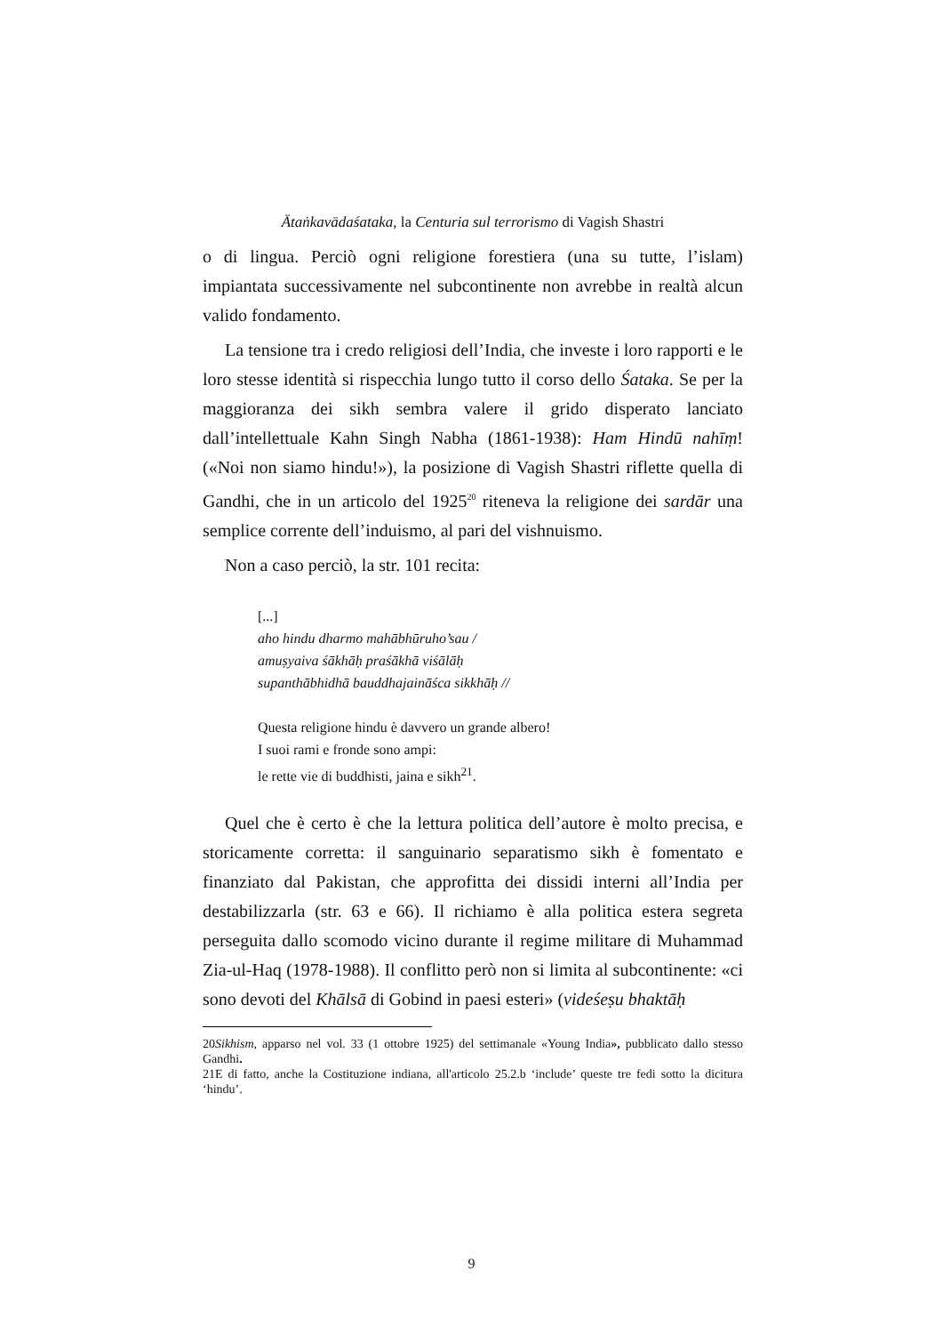Ātaṅkavādaśataka, la Centuria sul terrorismo di Vagish Shastri
o di lingua. Perciò ogni religione forestiera (una su tutte, l’islam) impiantata successivamente nel subcontinente non avrebbe in realtà alcun valido fondamento.
La tensione tra i credo religiosi dell’India, che investe i loro rapporti e le loro stesse identità si rispecchia lungo tutto il corso dello Śataka. Se per la maggioranza dei sikh sembra valere il grido disperato lanciato dall’intellettuale Kahn Singh Nabha (1861-1938): Ham Hindū nahīṃ! («Noi non siamo hindu!»), la posizione di Vagish Shastri riflette quella di Gandhi, che in un articolo del 1925<sup>20</sup> riteneva la religione dei sardār una semplice corrente dell’induismo, al pari del vishnuismo.
Non a caso perciò, la str. 101 recita:
[...]
aho hindu dharmo mahābhūruho’sau /
amuṣyaiva śākhāḥ praśākhā viśālāḥ
supanthābhidhā bauddhajaināśca sikkhāḥ //
Questa religione hindu è davvero un grande albero!
I suoi rami e fronde sono ampi:
le rette vie di buddhisti, jaina e sikh<sup>21</sup>.
Quel che è certo è che la lettura politica dell’autore è molto precisa, e storicamente corretta: il sanguinario separatismo sikh è fomentato e finanziato dal Pakistan, che approfitta dei dissidi interni all’India per destabilizzarla (str. 63 e 66). Il richiamo è alla politica estera segreta perseguita dallo scomodo vicino durante il regime militare di Muhammad Zia-ul-Haq (1978-1988). Il conflitto però non si limita al subcontinente: «ci sono devoti del Khālsā di Gobind in paesi esteri» (videśeṣu bhaktāḥ
20Sikhism, apparso nel vol. 33 (1 ottobre 1925) del settimanale «Young India», pubblicato dallo stesso Gandhi.
21E di fatto, anche la Costituzione indiana, all'articolo 25.2.b ‘include’ queste tre fedi sotto la dicitura ‘hindu’.
9